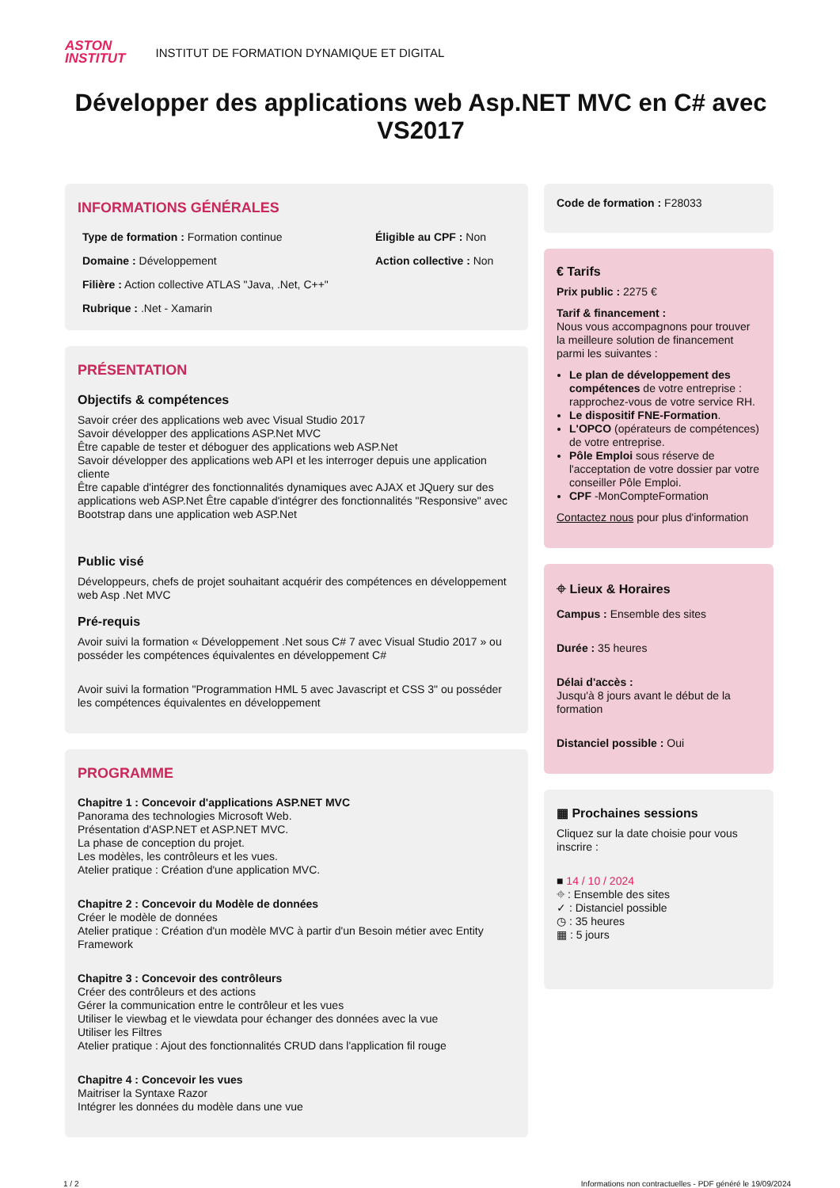ASTON
INSTITUT
INSTITUT DE FORMATION DYNAMIQUE ET DIGITAL
Développer des applications web Asp.NET MVC en C# avec VS2017
INFORMATIONS GÉNÉRALES
Type de formation : Formation continue
Éligible au CPF : Non
Domaine : Développement
Action collective : Non
Filière : Action collective ATLAS "Java, .Net, C++"
Rubrique : .Net - Xamarin
PRÉSENTATION
Objectifs & compétences
Savoir créer des applications web avec Visual Studio 2017
Savoir développer des applications ASP.Net MVC
Être capable de tester et déboguer des applications web ASP.Net
Savoir développer des applications web API et les interroger depuis une application cliente
Être capable d'intégrer des fonctionnalités dynamiques avec AJAX et JQuery sur des applications web ASP.Net Être capable d'intégrer des fonctionnalités "Responsive" avec Bootstrap dans une application web ASP.Net
Public visé
Développeurs, chefs de projet souhaitant acquérir des compétences en développement web Asp .Net MVC
Pré-requis
Avoir suivi la formation « Développement .Net sous C# 7 avec Visual Studio 2017 » ou posséder les compétences équivalentes en développement C#
Avoir suivi la formation "Programmation HML 5 avec Javascript et CSS 3" ou posséder les compétences équivalentes en développement
PROGRAMME
Chapitre 1 : Concevoir d'applications ASP.NET MVC
Panorama des technologies Microsoft Web.
Présentation d'ASP.NET et ASP.NET MVC.
La phase de conception du projet.
Les modèles, les contrôleurs et les vues.
Atelier pratique : Création d'une application MVC.
Chapitre 2 : Concevoir du Modèle de données
Créer le modèle de données
Atelier pratique : Création d'un modèle MVC à partir d'un Besoin métier avec Entity Framework
Chapitre 3 : Concevoir des contrôleurs
Créer des contrôleurs et des actions
Gérer la communication entre le contrôleur et les vues
Utiliser le viewbag et le viewdata pour échanger des données avec la vue
Utiliser les Filtres
Atelier pratique : Ajout des fonctionnalités CRUD dans l'application fil rouge
Chapitre 4 : Concevoir les vues
Maitriser la Syntaxe Razor
Intégrer les données du modèle dans une vue
Code de formation : F28033
€ Tarifs
Prix public : 2275 €
Tarif & financement :
Nous vous accompagnons pour trouver la meilleure solution de financement parmi les suivantes :
Le plan de développement des compétences de votre entreprise : rapprochez-vous de votre service RH.
Le dispositif FNE-Formation.
L'OPCO (opérateurs de compétences) de votre entreprise.
Pôle Emploi sous réserve de l'acceptation de votre dossier par votre conseiller Pôle Emploi.
CPF -MonCompteFormation
Contactez nous pour plus d'information
⌖ Lieux & Horaires
Campus : Ensemble des sites
Durée : 35 heures
Délai d'accès :
Jusqu'à 8 jours avant le début de la formation
Distanciel possible : Oui
▦ Prochaines sessions
Cliquez sur la date choisie pour vous inscrire :
■ 14 / 10 / 2024
⌖ : Ensemble des sites
✓ : Distanciel possible
◷ : 35 heures
▦ : 5 jours
1 / 2 Informations non contractuelles - PDF généré le 19/09/2024